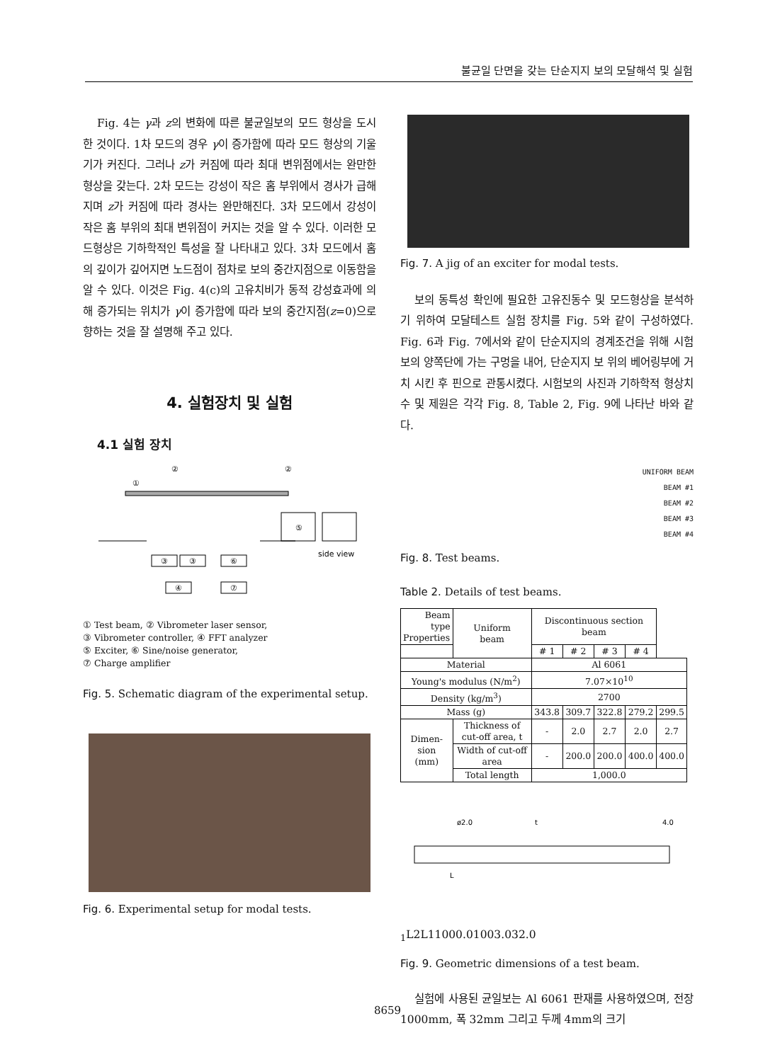불균일 단면을 갖는 단순지지 보의 모달해석 및 실험
Fig. 4는 γ과 z의 변화에 따른 불균일보의 모드 형상을 도시한 것이다. 1차 모드의 경우 γ이 증가함에 따라 모드 형상의 기울기가 커진다. 그러나 z가 커짐에 따라 최대 변위점에서는 완만한 형상을 갖는다. 2차 모드는 강성이 작은 홈 부위에서 경사가 급해지며 z가 커짐에 따라 경사는 완만해진다. 3차 모드에서 강성이 작은 홈 부위의 최대 변위점이 커지는 것을 알 수 있다. 이러한 모드형상은 기하학적인 특성을 잘 나타내고 있다. 3차 모드에서 홈의 깊이가 깊어지면 노드점이 점차로 보의 중간지점으로 이동함을 알 수 있다. 이것은 Fig. 4(c)의 고유치비가 동적 강성효과에 의해 증가되는 위치가 γ이 증가함에 따라 보의 중간지점(z=0)으로 향하는 것을 잘 설명해 주고 있다.
4. 실험장치 및 실험
4.1 실험 장치
③
③
⑥
④
⑦
⑤
side view
①
②
②
① Test beam, ② Vibrometer laser sensor,
③ Vibrometer controller, ④ FFT analyzer
⑤ Exciter, ⑥ Sine/noise generator,
⑦ Charge amplifier
Fig. 5. Schematic diagram of the experimental setup.
Fig. 6. Experimental setup for modal tests.
Fig. 7. A jig of an exciter for modal tests.
보의 동특성 확인에 필요한 고유진동수 및 모드형상을 분석하기 위하여 모달테스트 실험 장치를 Fig. 5와 같이 구성하였다. Fig. 6과 Fig. 7에서와 같이 단순지지의 경계조건을 위해 시험보의 양쪽단에 가는 구멍을 내어, 단순지지 보 위의 베어링부에 거치 시킨 후 핀으로 관통시켰다. 시험보의 사진과 기하학적 형상치수 및 제원은 각각 Fig. 8, Table 2, Fig. 9에 나타난 바와 같다.
UNIFORM BEAM
BEAM #1
BEAM #2
BEAM #3
BEAM #4
Fig. 8. Test beams.
Table 2. Details of test beams.
| Beam type Properties | Uniform beam | Discontinuous section beam | | | | |
| --- | --- | --- | --- | --- | --- | --- |
| | | # 1 | # 2 | # 3 | # 4 | |
| Material | | Al 6061 | | | | |
| Young's modulus (N/m<sup>2</sup>) | | 7.07×10<sup>10</sup> | | | | |
| Density (kg/m<sup>3</sup>) | | 2700 | | | | |
| Mass (g) | | 343.8 | 309.7 | 322.8 | 279.2 | 299.5 |
| Dimen- sion (mm) | Thickness of cut-off area, t | - | 2.0 | 2.7 | 2.0 | 2.7 |
| | Width of cut-off area | - | 200.0 | 200.0 | 400.0 | 400.0 |
| | Total length | 1,000.0 | | | | |
ø2.0
t
4.0
L1
L2
L1
1000.0
1003.0
32.0
Fig. 9. Geometric dimensions of a test beam.
실험에 사용된 균일보는 Al 6061 판재를 사용하였으며, 전장 1000mm, 폭 32mm 그리고 두께 4mm의 크기
8659